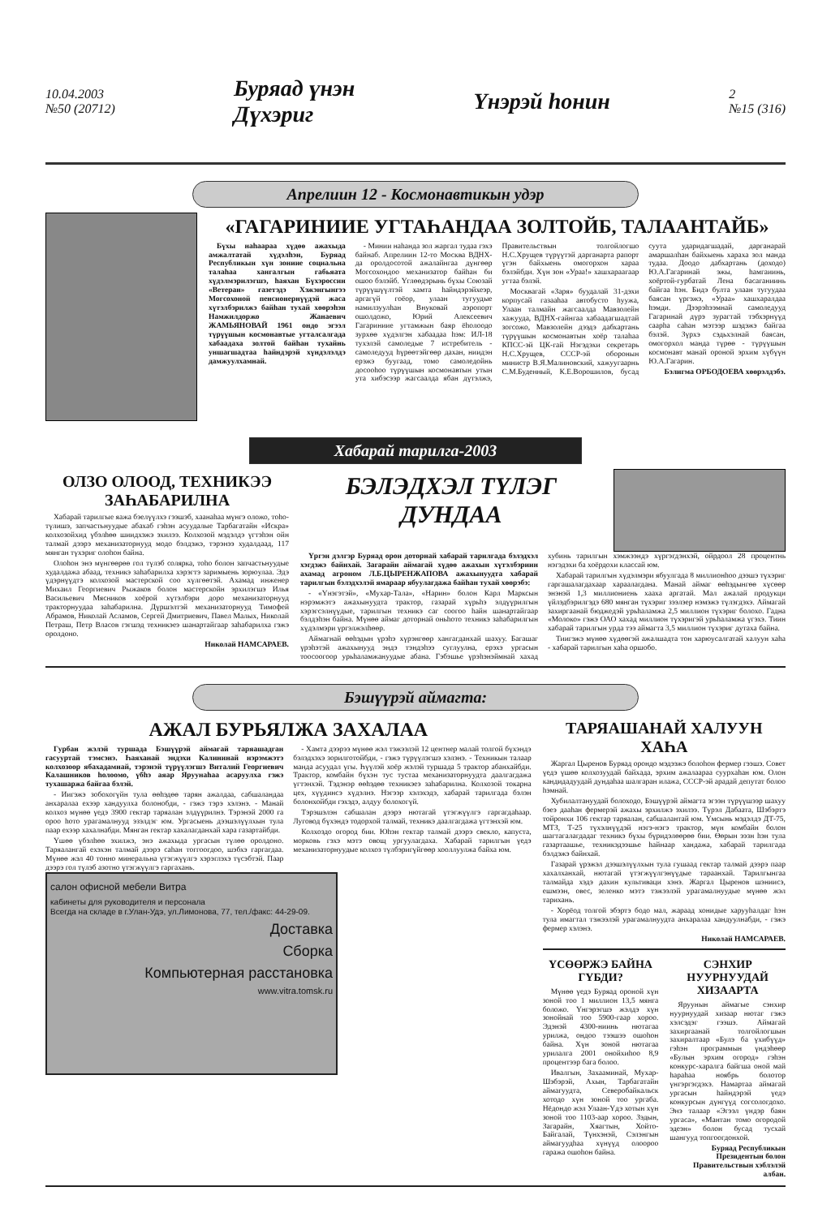10.04.2003
№50 (20712)
Буряад үнэн
Дүхэриг
Үнэрэй һонин
2
№15 (316)
Апрелиин 12 - Космонавтикын удэр
«ГАГАРИНИИЕ УГТАҺАНДАА ЗОЛТОЙБ, ТАЛААНТАЙБ»
Бүхы наһаараа хүдөө ажахыда амжалтатай хүдэлһэн, Буряад Республикын хүн зониие социальна талаһаа хангалгын габьяата хүдэлмэрилэгшэ, һаяхан Бүхэроссин «Ветеран» газетэдэ Хэжэнгынгээ Могсохоной пенсионернүүдэй жаса хүтэлбэрилжэ байһан тухай хөөрэһэн Намжилдоржо Жанаевич ЖАМЬЯНОВАЙ 1961 ондо эгээл түрүүшын космонавтые угталсалгада хабаадаха золтой байһан тухайнь уншагшадтаа һайндэрэй хүндэлэлдэ дамжуулхамнай.
- Минии наһанда зол жаргал тудаа гэхэ байнаб. Апрелиин 12-то Москва ВДНХ-да оролдосотой ажалайнгаа дүнгөөр Могсохондоо механизатор байһан би ошоо бэлэйб. Үглөөдэрынь бүхы Союзай түрүүшүүлтэй хамта һайндэрэйхеэр, аргагүй гоёор, улаан тугуудые намилзуулһан Внуковай аэропорт ошолдожо, Юрий Алексеевич Гагариниие угтамжын баяр ёһолоодо зурхөө хүдэлгэн хабаадаа һэм: ИЛ-18 тухэлэй самоледые 7 истребитель - самоледууд һүрөөтэйгөөр дахан, ниидэн ерэжэ буугаад, томо самоледойнь досооһоо түрүүшын космонавтын утын ута хибэсээр жагсаалда ябан дүтэлжэ, Правительствын толгойлогшо Н.С.Хрущев түрүүтэй дарганарта рапорт үгэн байхыень омогорхон хараа бэлэйбди. Хүн зон «Ураа!» хашхараагаар угтаа бэлэй.
Москвагай «Заря» буудалай 31-дэхи корпусай газааһаа автобусто һуужа, Улаан талмайн жагсаалда Мавзолейн хажууда, ВДНХ-гайнгаа хабаадагшадтай зогсожо, Мавзолейн дээдэ дабхартань түрүүшын космонавтын хоёр талаһаа КПСС-эй ЦК-гай Нэгэдэхи секретарь Н.С.Хрущев, СССР-эй оборонын министр В.Я.Малиновский, хажуугаарнь С.М.Буденный, К.Е.Ворошилов, бусад суута ударидагшадай, дарганарай амаршалһан байхыень хараха зол манда тудаа. Доодо дабхартань (доходо) Ю.А.Гагаринай эжы, һамгаиинь, хоёртой-гурбатай Лена басаганиинь байгаа һэн. Бидэ булта улаан тугуудаа баясан үргэжэ, «Ураа» хашхаралдаа һэмди. Дээрэһээмнай самоледууд Гагаринай дүрэ зурагтай тэбхэрнүүд саарһа саһан мэтээр шэдэжэ байгаа бэлэй. Зүрхэ сэдьхэлнай баясан, омогорхол манда түрөө - түрүүшын космонавт манай ороной эрхим хүбүүн Ю.А.Гагарин.
Бэлигма ОРБОДОЕВА хөөрэлдэбэ.
Хабарай тарилга-2003
ОЛЗО ОЛООД, ТЕХНИКЭЭ ЗАҺАБАРИЛНА
Хабарай тарилгые яажа бэелүүлхэ гээшэб, хаанаһаа мүнгэ оложо, тоһо-түлишэ, запчастьнуудые абахаб гэһэн асуудалые Тарбагатайн «Искра» колхозойхид үбэлһөө шиидхэжэ эхилээ. Колхозой мэдэлдэ үгтэһэн ойн талмай дээрэ механизаторнууд модо бэлдэжэ, тэрэнээ худалдаад, 117 мянган түхэриг олоһон байна.
Олоһон энэ мүнгөөрөө гол түлэб солярка, тоһо болон запчастьнуудые худалдажа абаад, техникэ заһабарилха хэрэгтэ заримыень зорюулаа. Эдэ үдэрнүүдтэ колхозой мастерской соо хүлгөөтэй. Ахамад инженер Михаил Георгиевич Рыжаков болон мастерскойн эрхилэгшэ Илья Васильевич Мясников хоёрой хүтэлбэри доро механизаторнууд тракторнуудаа заһабарилна. Дүршэлтэй механизаторнууд Тимофей Абрамов, Николай Асламов, Сергей Дмитриевич, Павел Малых, Николай Петраш, Петр Власов гэгшэд техникэеэ шанартайгаар заһабарилха гэжэ оролдоно.
Николай НАМСАРАЕВ.
БЭЛЭДХЭЛ ТҮЛЭГ ДУНДАА
Үргэн дэлгэр Буряад орон доторнай хабарай тарилгада бэлэдхэл хэгдэжэ байнхай. Загарайн аймагай хүдөө ажахын хүтэлбэриин ахамад агроном Л.Б.ЦЫРЕНЖАПОВА ажахынуудта хабарай тарилгын бэлэдхэлэй ямараар ябуулагдажа байһан тухай хөөрэбэ:
- «Үнэгэтэй», «Мухар-Тала», «Нарин» болон Карл Марксын нэрэмжэтэ ажахынуудта трактор, газарай хүрьһэ элдүүрилгын хэрэгсэлнүүдые, тарилгын техникэ саг соогоо һайн шанартайгаар бэлдэһэн байна. Мүнөө аймаг доторнай оньһото техникэ заһабарилгын хүдэлмэри үргэлжэлһөөр.
Аймагнай өөһэдын үрэһэ хүрэнгөөр хангагданхай шахуу. Багашаг үрэһэтэй ажахынууд эндэ тэндэһээ суглуулна, ерэхэ ургасын тоосоогоор урьһаламжануудые абана. Гэбэшье үрэһэнэймнай хахад хубинь тарилгын хэмжээндэ хүргэгдэнхэй, ойрдоол 28 процентнь нэгэдэхи ба хоёрдохи классай юм.
Хабарай тарилгын хүдэлмэри ябуулгада 8 миллионһоо дээшэ түхэриг гаргашалагдахаар хараалагдана. Манай аймаг өөһэдынгөө хүсөөр энэнэй 1,3 миллиониень хааха аргатай. Мал ажалай продукци үйлэдбэрилгэдэ 680 мянган түхэриг зээлэер нэмэжэ түлэгдэхэ. Аймагай захиргаанай бюджедэй урьһаламжа 2,5 миллион түхэриг болохо. Гадна «Молоко» гэжэ ОАО хахад миллион түхэригэй урьһаламжа үгэхэ. Тиин хабарай тарилгын урда тээ аймагта 3,5 миллион түхэриг дутаха байна.
Тиигэжэ мүнөө хүдөөгэй ажалшадта тон харюусалгатай халуун хаһа - хабарай тарилгын хаһа оршобо.
Бэшүүрэй аймагта:
АЖАЛ БУРЬЯЛЖА ЗАХАЛАА
Гурбан жэлэй туршада Бэшүүрэй аймагай таряашадган гасууртай тэмсэнэ. Һаяханай эндэхи Калининай нэрэмжэтэ колхозоор ябахадамнай, тэрэнэй түрүүлэгшэ Виталий Георгиевич Калашников һолоомо, үбһэ аяар Яруунаһаа асаруулха гэжэ тухашаржа байгаа бэлэй.
- Иигэжэ зобохогүйн тула өөһэдөө тарян ажалдаа, сабшаландаа анхаралаа ехээр хандуулха болонобди, - гэжэ тэрэ хэлэнэ. - Манай колхоз мүнөө үедэ 3900 гектар таряалан элдүүрилнэ. Тэрэнэй 2000 га ороо һото урагамалнууд эзэлдэг юм. Ургасыень дээшэлүүлхын тула паар ехээр хахалнабди. Мянган гектар хахалагданхай хара газартайбди.
Үшөө үбэлһөө эхилжэ, энэ ажахыда ургасын түлөө оролдоно. Таряалангай ехэхэн талмай дээрэ саһан тоггоогдоо, шэбхэ гаргагдаа. Мүнөө жэл 40 тонно минеральна үтэгжүүлгэ хэрэглэхэ түсэбтэй. Паар дээрэ гол түлэб азотно үтэгжүүлгэ гаргахань.
- Хамта дээрээ мүнөө жэл тэжээлэй 12 центнер малай толгой бүхэндэ бэлэдхэхэ зорилготойбди, - гэжэ түрүүлэгшэ хэлэнэ. - Техникын талаар манда асуудал үгы. Һүүлэй хоёр жэлэй туршада 5 трактор абанхайбди. Трактор, комбайн бүхэн тус тустаа механизаторнуудта даалгагдажа үгтэнхэй. Тэдэнэр өөһэдөө техникэеэ заһабарилна. Колхозой токарна цех, хүүдинсэ хүдэлнэ. Нэгээр хэлэхэдэ, хабарай тарилгада бэлэн болонхойбди гэхэдэ, алдуу болохогүй.
Тэрэшэлэн сабшалан дээрэ нютагай үтэгжүүлгэ гаргагдаһаар. Луговод бүхэндэ тодорхой талмай, техникэ даалгагдажа үгтэнхэй юм.
Колхоздо огород бии. Юһэн гектар талмай дээрэ свекло, капуста, морковь гэхэ мэтэ овощ ургуулагдаха. Хабарай тарилгын үедэ механизаторнуудые колхоз түлбэригүйгөөр хооллуулжа байха юм.
салон офисной мебели Витра
кабинеты для руководителя и персонала
Всегда на складе в г.Улан-Удэ, ул.Лимонова, 77, тел./факс: 44-29-09.
Доставка
Сборка
Компьютерная расстановка
www.vitra.tomsk.ru
ТАРЯАШАНАЙ ХАЛУУН ХАҺА
Жаргал Цыренов Буряад орондо мэдээжэ болоһон фермер гээшэ. Совет үедэ үшөө колхозуудай байхада, эрхим ажалаараа суурхаһан юм. Олон кандидадуудай дундаһаа шалгаран илажа, СССР-эй арадай депутат болоо һэмнай.
Хубилалтануудай болоходо, Бэшүүрэй аймагта эгээн түрүүшээр шахуу бэеэ дааһан фермерэй ажахы эрхилжэ эхилээ. Түрэл Дабаата, Шэбэртэ тойронхи 106 гектар таряалан, сабшалантай юм. Үмсынь мэдэлдэ ДТ-75, МТЗ, Т-25 түхэлнүүдэй нэгэ-нэгэ трактор, мүн комбайн болон шагтагалагдадаг техникэ бүхы бүридэлөөрөө бии. Өөрын ээзн һэн тула газартаашье, техникэдээшье һайнаар хандажа, хабарай тарилгада бэлдэжэ байнхай.
Газарай үрэжэл дээшэлүүлхын тула гушаад гектар талмай дээрэ паар хахалханхай, нютагай үтэгжүүлгэнүүдые тараанхай. Тарилгынгаа талмайда хэдэ дахин культиваци хэнэ. Жаргал Цыренов шэниисэ, ешмээн, овес, зеленко мэтэ тэжээлэй урагамалнуудые мүнөө жэл тарихань.
- Хорёод толгой эбэртэ бодо мал, жараад хонидые харууһалдаг һэн тула имагтал тэжээлэй урагамалнуудта анхаралаа хандуулнабди, - гэжэ фермер хэлэнэ.
Николай НАМСАРАЕВ.
ҮСӨӨРЖЭ БАЙНА ГҮБДИ?
Мүнөө үедэ Буряад ороной хүн зоной тоо 1 миллион 13,5 мянга боложо. Үнгэрэгшэ жэлдэ хүн зонойнай тоо 5900-гаар хороо. Эдэнэй 4300-ниинь нютагаа урилжа, ондоо тээшээ ошоһон байна. Хүн зоной нютагаа урилалга 2001 онойхиһоо 8,9 процентээр бага болоо.
Ивалгын, Захааминай, Мухар-Шэбэрэй, Ахын, Тарбагатайн аймагуудта, Северобайкальск хотодо хүн зоной тоо ургаба. Нёдондо жэл Улаан-Үдэ хотын хүн зоной тоо 1103-аар хороо. Зэдын, Загарайн, Хяагтын, Хойто-Байгалай, Түнхэнэй, Сэлэнгын аймагуудһаа хүнүүд олоороо гаража ошоһон байна.
СЭНХИР НУУРНУУДАЙ ХИЗААРТА
Яруунын аймагые сэнхир нуурнуудай хизаар нютаг гэжэ хэлсэдэг гээшэ. Аймагай захиргаанай толгойлогшын захиралтаар «Булэ ба үхибүүд» гэһэн программын үндэһөөр «Булын эрхим огород» гэһэн конкурс-харалга байгша оной май һараһаа ноябрь болотор үнгэргэгдэхэ. Намартаа аймагай ургасын һайндэрэй үедэ конкурсын дүнгүүд согсологдохо. Энэ талаар «Эгээл үндэр баян ургаса», «Мантан томо огородой эдеэн» болон бусад тусхай шангууд топгоогдонхой.
Буряад Республикын Президентын болон Правительствын хэблэлэй албан.